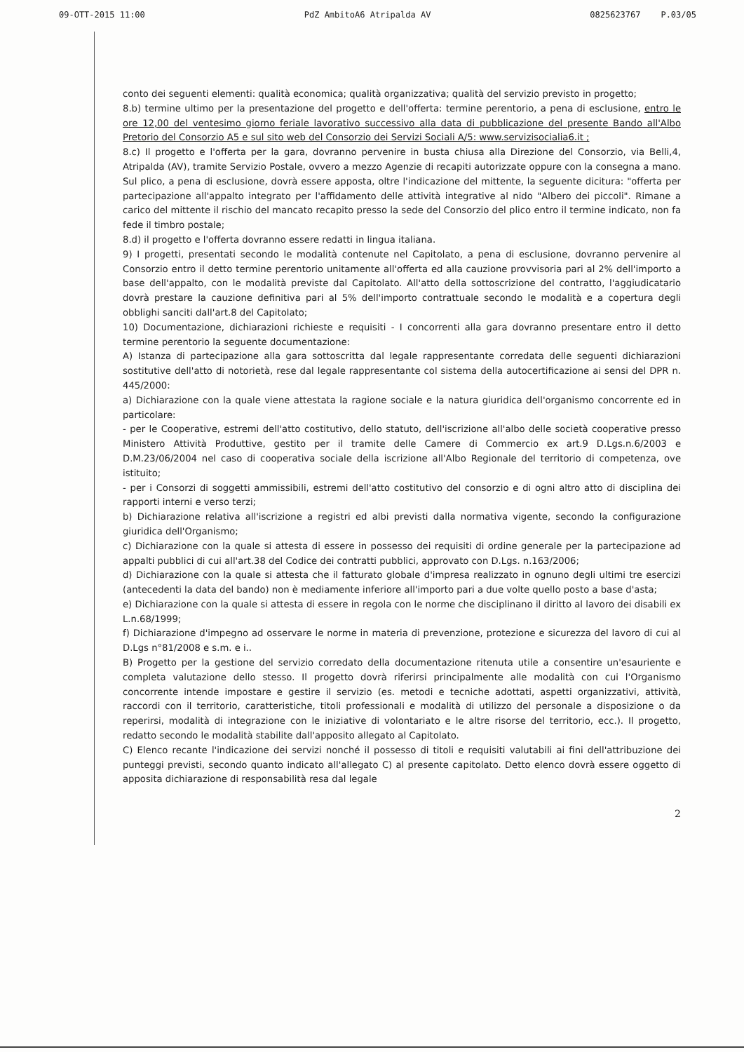09-OTT-2015 11:00 PdZ AmbitoA6 Atripalda AV 0825623767 P.03/05
conto dei seguenti elementi: qualità economica; qualità organizzativa; qualità del servizio previsto in progetto;
8.b) termine ultimo per la presentazione del progetto e dell'offerta: termine perentorio, a pena di esclusione, entro le ore 12,00 del ventesimo giorno feriale lavorativo successivo alla data di pubblicazione del presente Bando all'Albo Pretorio del Consorzio A5 e sul sito web del Consorzio dei Servizi Sociali A/5: www.servizisocialia6.it ;
8.c) Il progetto e l'offerta per la gara, dovranno pervenire in busta chiusa alla Direzione del Consorzio, via Belli,4, Atripalda (AV), tramite Servizio Postale, ovvero a mezzo Agenzie di recapiti autorizzate oppure con la consegna a mano. Sul plico, a pena di esclusione, dovrà essere apposta, oltre l'indicazione del mittente, la seguente dicitura: "offerta per partecipazione all'appalto integrato per l'affidamento delle attività integrative al nido "Albero dei piccoli". Rimane a carico del mittente il rischio del mancato recapito presso la sede del Consorzio del plico entro il termine indicato, non fa fede il timbro postale;
8.d) il progetto e l'offerta dovranno essere redatti in lingua italiana.
9) I progetti, presentati secondo le modalità contenute nel Capitolato, a pena di esclusione, dovranno pervenire al Consorzio entro il detto termine perentorio unitamente all'offerta ed alla cauzione provvisoria pari al 2% dell'importo a base dell'appalto, con le modalità previste dal Capitolato. All'atto della sottoscrizione del contratto, l'aggiudicatario dovrà prestare la cauzione definitiva pari al 5% dell'importo contrattuale secondo le modalità e a copertura degli obblighi sanciti dall'art.8 del Capitolato;
10) Documentazione, dichiarazioni richieste e requisiti - I concorrenti alla gara dovranno presentare entro il detto termine perentorio la seguente documentazione:
A) Istanza di partecipazione alla gara sottoscritta dal legale rappresentante corredata delle seguenti dichiarazioni sostitutive dell'atto di notorietà, rese dal legale rappresentante col sistema della autocertificazione ai sensi del DPR n. 445/2000:
a) Dichiarazione con la quale viene attestata la ragione sociale e la natura giuridica dell'organismo concorrente ed in particolare:
- per le Cooperative, estremi dell'atto costitutivo, dello statuto, dell'iscrizione all'albo delle società cooperative presso Ministero Attività Produttive, gestito per il tramite delle Camere di Commercio ex art.9 D.Lgs.n.6/2003 e D.M.23/06/2004 nel caso di cooperativa sociale della iscrizione all'Albo Regionale del territorio di competenza, ove istituito;
- per i Consorzi di soggetti ammissibili, estremi dell'atto costitutivo del consorzio e di ogni altro atto di disciplina dei rapporti interni e verso terzi;
b) Dichiarazione relativa all'iscrizione a registri ed albi previsti dalla normativa vigente, secondo la configurazione giuridica dell'Organismo;
c) Dichiarazione con la quale si attesta di essere in possesso dei requisiti di ordine generale per la partecipazione ad appalti pubblici di cui all'art.38 del Codice dei contratti pubblici, approvato con D.Lgs. n.163/2006;
d) Dichiarazione con la quale si attesta che il fatturato globale d'impresa realizzato in ognuno degli ultimi tre esercizi (antecedenti la data del bando) non è mediamente inferiore all'importo pari a due volte quello posto a base d'asta;
e) Dichiarazione con la quale si attesta di essere in regola con le norme che disciplinano il diritto al lavoro dei disabili ex L.n.68/1999;
f) Dichiarazione d'impegno ad osservare le norme in materia di prevenzione, protezione e sicurezza del lavoro di cui al D.Lgs n°81/2008 e s.m. e i..
B) Progetto per la gestione del servizio corredato della documentazione ritenuta utile a consentire un'esauriente e completa valutazione dello stesso. Il progetto dovrà riferirsi principalmente alle modalità con cui l'Organismo concorrente intende impostare e gestire il servizio (es. metodi e tecniche adottati, aspetti organizzativi, attività, raccordi con il territorio, caratteristiche, titoli professionali e modalità di utilizzo del personale a disposizione o da reperirsi, modalità di integrazione con le iniziative di volontariato e le altre risorse del territorio, ecc.). Il progetto, redatto secondo le modalità stabilite dall'apposito allegato al Capitolato.
C) Elenco recante l'indicazione dei servizi nonché il possesso di titoli e requisiti valutabili ai fini dell'attribuzione dei punteggi previsti, secondo quanto indicato all'allegato C) al presente capitolato. Detto elenco dovrà essere oggetto di apposita dichiarazione di responsabilità resa dal legale
2